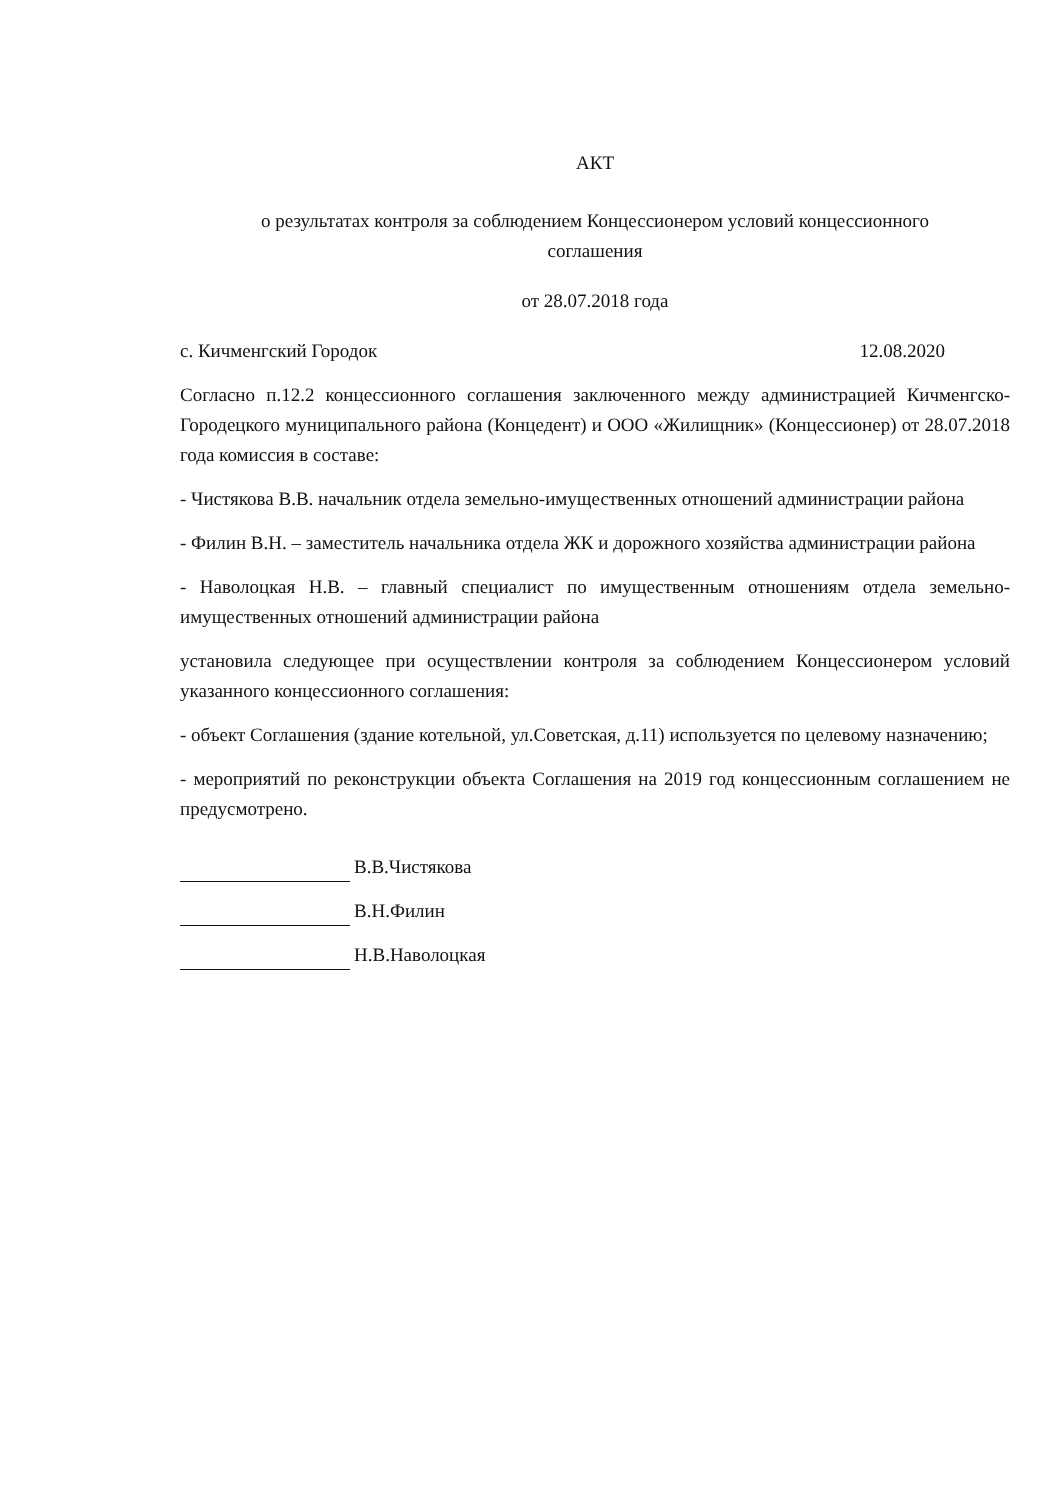АКТ
о результатах контроля за соблюдением Концессионером условий концессионного
соглашения
от 28.07.2018 года
с. Кичменгский Городок 12.08.2020
Согласно п.12.2 концессионного соглашения заключенного между администрацией Кичменгско-Городецкого муниципального района (Концедент) и ООО «Жилищник» (Концессионер) от 28.07.2018 года комиссия в составе:
- Чистякова В.В. начальник отдела земельно-имущественных отношений администрации района
- Филин В.Н. – заместитель начальника отдела ЖК и дорожного хозяйства администрации района
- Наволоцкая Н.В. – главный специалист по имущественным отношениям отдела земельно-имущественных отношений администрации района
установила следующее при осуществлении контроля за соблюдением Концессионером условий указанного концессионного соглашения:
- объект Соглашения (здание котельной, ул.Советская, д.11) используется по целевому назначению;
- мероприятий по реконструкции объекта Соглашения на 2019 год концессионным соглашением не предусмотрено.
В.В.Чистякова
В.Н.Филин
Н.В.Наволоцкая